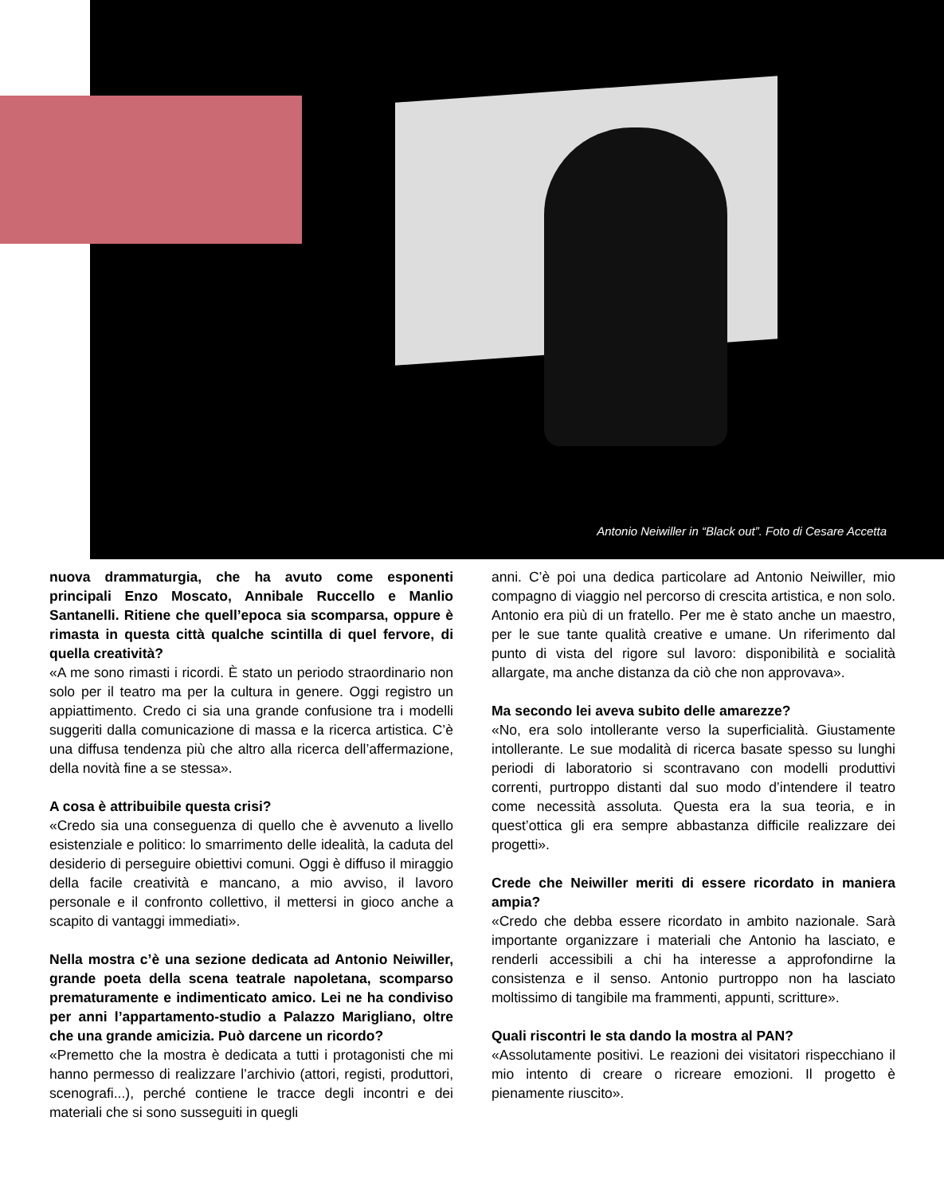Antonio Neiwiller in “Black out”. Foto di Cesare Accetta
nuova drammaturgia, che ha avuto come esponenti principali Enzo Moscato, Annibale Ruccello e Manlio Santanelli. Ritiene che quell’epoca sia scomparsa, oppure è rimasta in questa città qualche scintilla di quel fervore, di quella creatività?
«A me sono rimasti i ricordi. È stato un periodo straordinario non solo per il teatro ma per la cultura in genere. Oggi registro un appiattimento. Credo ci sia una grande confusione tra i modelli suggeriti dalla comunicazione di massa e la ricerca artistica. C’è una diffusa tendenza più che altro alla ricerca dell’affermazione, della novità fine a se stessa».
A cosa è attribuibile questa crisi?
«Credo sia una conseguenza di quello che è avvenuto a livello esistenziale e politico: lo smarrimento delle idealità, la caduta del desiderio di perseguire obiettivi comuni. Oggi è diffuso il miraggio della facile creatività e mancano, a mio avviso, il lavoro personale e il confronto collettivo, il mettersi in gioco anche a scapito di vantaggi immediati».
Nella mostra c’è una sezione dedicata ad Antonio Neiwiller, grande poeta della scena teatrale napoletana, scomparso prematuramente e indimenticato amico. Lei ne ha condiviso per anni l’appartamento-studio a Palazzo Marigliano, oltre che una grande amicizia. Può darcene un ricordo?
«Premetto che la mostra è dedicata a tutti i protagonisti che mi hanno permesso di realizzare l’archivio (attori, registi, produttori, scenografi...), perché contiene le tracce degli incontri e dei materiali che si sono susseguiti in quegli
anni. C’è poi una dedica particolare ad Antonio Neiwiller, mio compagno di viaggio nel percorso di crescita artistica, e non solo. Antonio era più di un fratello. Per me è stato anche un maestro, per le sue tante qualità creative e umane. Un riferimento dal punto di vista del rigore sul lavoro: disponibilità e socialità allargate, ma anche distanza da ciò che non approvava».
Ma secondo lei aveva subito delle amarezze?
«No, era solo intollerante verso la superficialità. Giustamente intollerante. Le sue modalità di ricerca basate spesso su lunghi periodi di laboratorio si scontravano con modelli produttivi correnti, purtroppo distanti dal suo modo d’intendere il teatro come necessità assoluta. Questa era la sua teoria, e in quest’ottica gli era sempre abbastanza difficile realizzare dei progetti».
Crede che Neiwiller meriti di essere ricordato in maniera ampia?
«Credo che debba essere ricordato in ambito nazionale. Sarà importante organizzare i materiali che Antonio ha lasciato, e renderli accessibili a chi ha interesse a approfondirne la consistenza e il senso. Antonio purtroppo non ha lasciato moltissimo di tangibile ma frammenti, appunti, scritture».
Quali riscontri le sta dando la mostra al PAN?
«Assolutamente positivi. Le reazioni dei visitatori rispecchiano il mio intento di creare o ricreare emozioni. Il progetto è pienamente riuscito».